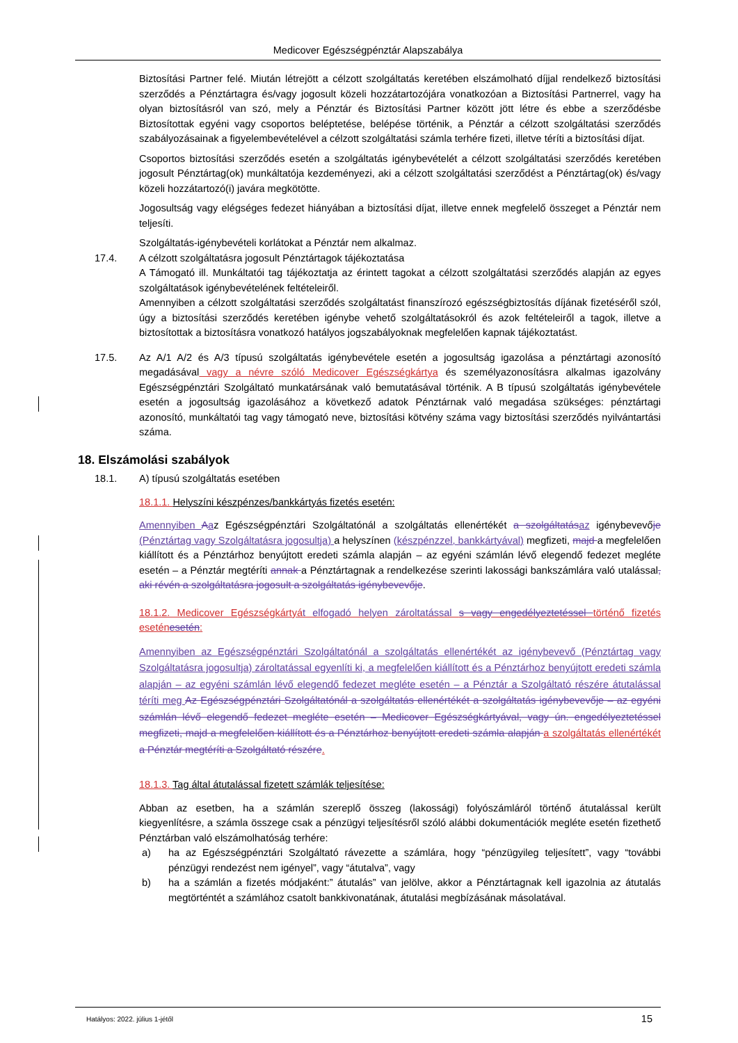Medicover Egészségpénztár Alapszabálya
Biztosítási Partner felé. Miután létrejött a célzott szolgáltatás keretében elszámolható díjjal rendelkező biztosítási szerződés a Pénztártagra és/vagy jogosult közeli hozzátartozójára vonatkozóan a Biztosítási Partnerrel, vagy ha olyan biztosításról van szó, mely a Pénztár és Biztosítási Partner között jött létre és ebbe a szerződésbe Biztosítottak egyéni vagy csoportos beléptetése, belépése történik, a Pénztár a célzott szolgáltatási szerződés szabályozásainak a figyelembevételével a célzott szolgáltatási számla terhére fizeti, illetve téríti a biztosítási díjat.
Csoportos biztosítási szerződés esetén a szolgáltatás igénybevételét a célzott szolgáltatási szerződés keretében jogosult Pénztártag(ok) munkáltatója kezdeményezi, aki a célzott szolgáltatási szerződést a Pénztártag(ok) és/vagy közeli hozzátartozó(i) javára megkötötte.
Jogosultság vagy elégséges fedezet hiányában a biztosítási díjat, illetve ennek megfelelő összeget a Pénztár nem teljesíti.
Szolgáltatás-igénybevételi korlátokat a Pénztár nem alkalmaz.
17.4. A célzott szolgáltatásra jogosult Pénztártagok tájékoztatása
A Támogató ill. Munkáltatói tag tájékoztatja az érintett tagokat a célzott szolgáltatási szerződés alapján az egyes szolgáltatások igénybevételének feltételeiről.
Amennyiben a célzott szolgáltatási szerződés szolgáltatást finanszírozó egészségbiztosítás díjának fizetéséről szól, úgy a biztosítási szerződés keretében igénybe vehető szolgáltatásokról és azok feltételeiről a tagok, illetve a biztosítottak a biztosításra vonatkozó hatályos jogszabályoknak megfelelően kapnak tájékoztatást.
17.5. Az A/1 A/2 és A/3 típusú szolgáltatás igénybevétele esetén a jogosultság igazolása a pénztártagi azonosító megadásával vagy a névre szóló Medicover Egészségkártya és személyazonosításra alkalmas igazolvány Egészségpénztári Szolgáltató munkatársának való bemutatásával történik. A B típusú szolgáltatás igénybevétele esetén a jogosultság igazolásához a következő adatok Pénztárnak való megadása szükséges: pénztártagi azonosító, munkáltatói tag vagy támogató neve, biztosítási kötvény száma vagy biztosítási szerződés nyilvántartási száma.
18. Elszámolási szabályok
18.1. A) típusú szolgáltatás esetében
18.1.1. Helyszíni készpénzes/bankkártyás fizetés esetén:
Amennyiben Aaz Egészségpénztári Szolgáltatónál a szolgáltatás ellenértékét a szolgáltatás az igénybevevője (Pénztártag vagy Szolgáltatásra jogosultja) a helyszínen (készpénzzel, bankkártyával) megfizeti, majd a megfelelően kiállított és a Pénztárhoz benyújtott eredeti számla alapján – az egyéni számlán lévő elegendő fedezet megléte esetén – a Pénztár megtéríti annak a Pénztártagnak a rendelkezése szerinti lakossági bankszámlára való utalással, aki révén a szolgáltatásra jogosult a szolgáltatás igénybevevője.
18.1.2. Medicover Egészségkártyát elfogadó helyen zároltatással s vagy engedélyeztetéssel történő fizetés eseténesetén:
Amennyiben az Egészségpénztári Szolgáltatónál a szolgáltatás ellenértékét az igénybevevő (Pénztártag vagy Szolgáltatásra jogosultja) zároltatással egyenlíti ki, a megfelelően kiállított és a Pénztárhoz benyújtott eredeti számla alapján – az egyéni számlán lévő elegendő fedezet megléte esetén – a Pénztár a Szolgáltató részére átutalással téríti meg Az Egészségpénztári Szolgáltatónál a szolgáltatás ellenértékét a szolgáltatás igénybevevője – az egyéni számlán lévő elegendő fedezet megléte esetén – Medicover Egészségkártyával, vagy ún. engedélyeztetéssel megfizeti, majd a megfelelően kiállított és a Pénztárhoz benyújtott eredeti számla alapján a szolgáltatás ellenértékét a Pénztár megtéríti a Szolgáltató részére.
18.1.3. Tag által átutalással fizetett számlák teljesítése:
Abban az esetben, ha a számlán szereplő összeg (lakossági) folyószámláról történő átutalással került kiegyenlítésre, a számla összege csak a pénzügyi teljesítésről szóló alábbi dokumentációk megléte esetén fizethető Pénztárban való elszámolhatóság terhére:
a) ha az Egészségpénztári Szolgáltató rávezette a számlára, hogy “pénzügyileg teljesített”, vagy “további pénzügyi rendezést nem igényel”, vagy “átutalva”, vagy
b) ha a számlán a fizetés módjaként:” átutalás” van jelölve, akkor a Pénztártagnak kell igazolnia az átutalás megtörténtét a számlához csatolt bankkivonatának, átutalási megbízásának másolatával.
Hatályos: 2022. július 1-jétől 15